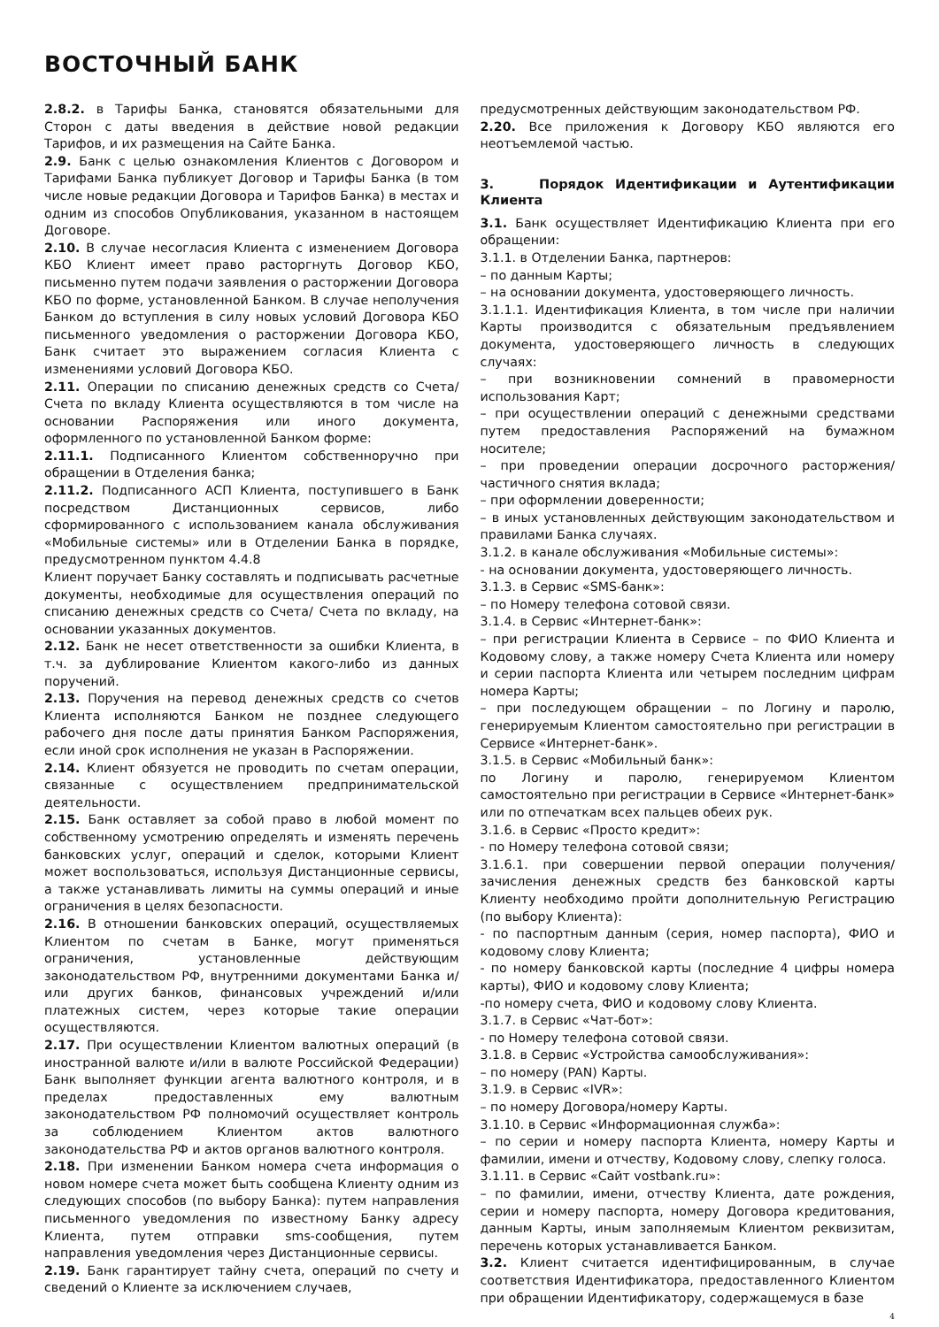ВОСТОЧНЫЙ БАНК
2.8.2. в Тарифы Банка, становятся обязательными для Сторон с даты введения в действие новой редакции Тарифов, и их размещения на Сайте Банка.
2.9. Банк с целью ознакомления Клиентов с Договором и Тарифами Банка публикует Договор и Тарифы Банка (в том числе новые редакции Договора и Тарифов Банка) в местах и одним из способов Опубликования, указанном в настоящем Договоре.
2.10. В случае несогласия Клиента с изменением Договора КБО Клиент имеет право расторгнуть Договор КБО, письменно путем подачи заявления о расторжении Договора КБО по форме, установленной Банком. В случае неполучения Банком до вступления в силу новых условий Договора КБО письменного уведомления о расторжении Договора КБО, Банк считает это выражением согласия Клиента с изменениями условий Договора КБО.
2.11. Операции по списанию денежных средств со Счета/ Счета по вкладу Клиента осуществляются в том числе на основании Распоряжения или иного документа, оформленного по установленной Банком форме:
2.11.1. Подписанного Клиентом собственноручно при обращении в Отделения банка;
2.11.2. Подписанного АСП Клиента, поступившего в Банк посредством Дистанционных сервисов, либо сформированного с использованием канала обслуживания «Мобильные системы» или в Отделении Банка в порядке, предусмотренном пунктом 4.4.8
Клиент поручает Банку составлять и подписывать расчетные документы, необходимые для осуществления операций по списанию денежных средств со Счета/ Счета по вкладу, на основании указанных документов.
2.12. Банк не несет ответственности за ошибки Клиента, в т.ч. за дублирование Клиентом какого-либо из данных поручений.
2.13. Поручения на перевод денежных средств со счетов Клиента исполняются Банком не позднее следующего рабочего дня после даты принятия Банком Распоряжения, если иной срок исполнения не указан в Распоряжении.
2.14. Клиент обязуется не проводить по счетам операции, связанные с осуществлением предпринимательской деятельности.
2.15. Банк оставляет за собой право в любой момент по собственному усмотрению определять и изменять перечень банковских услуг, операций и сделок, которыми Клиент может воспользоваться, используя Дистанционные сервисы, а также устанавливать лимиты на суммы операций и иные ограничения в целях безопасности.
2.16. В отношении банковских операций, осуществляемых Клиентом по счетам в Банке, могут применяться ограничения, установленные действующим законодательством РФ, внутренними документами Банка и/или других банков, финансовых учреждений и/или платежных систем, через которые такие операции осуществляются.
2.17. При осуществлении Клиентом валютных операций (в иностранной валюте и/или в валюте Российской Федерации) Банк выполняет функции агента валютного контроля, и в пределах предоставленных ему валютным законодательством РФ полномочий осуществляет контроль за соблюдением Клиентом актов валютного законодательства РФ и актов органов валютного контроля.
2.18. При изменении Банком номера счета информация о новом номере счета может быть сообщена Клиенту одним из следующих способов (по выбору Банка): путем направления письменного уведомления по известному Банку адресу Клиента, путем отправки sms-сообщения, путем направления уведомления через Дистанционные сервисы.
2.19. Банк гарантирует тайну счета, операций по счету и сведений о Клиенте за исключением случаев,
предусмотренных действующим законодательством РФ.
2.20. Все приложения к Договору КБО являются его неотъемлемой частью.
3. Порядок Идентификации и Аутентификации Клиента
3.1. Банк осуществляет Идентификацию Клиента при его обращении:
3.1.1. в Отделении Банка, партнеров:
– по данным Карты;
– на основании документа, удостоверяющего личность.
3.1.1.1. Идентификация Клиента, в том числе при наличии Карты производится с обязательным предъявлением документа, удостоверяющего личность в следующих случаях:
– при возникновении сомнений в правомерности использования Карт;
– при осуществлении операций с денежными средствами путем предоставления Распоряжений на бумажном носителе;
– при проведении операции досрочного расторжения/частичного снятия вклада;
– при оформлении доверенности;
– в иных установленных действующим законодательством и правилами Банка случаях.
3.1.2. в канале обслуживания «Мобильные системы»:
- на основании документа, удостоверяющего личность.
3.1.3. в Сервис «SMS-банк»:
– по Номеру телефона сотовой связи.
3.1.4. в Сервис «Интернет-банк»:
– при регистрации Клиента в Сервисе – по ФИО Клиента и Кодовому слову, а также номеру Счета Клиента или номеру и серии паспорта Клиента или четырем последним цифрам номера Карты;
– при последующем обращении – по Логину и паролю, генерируемым Клиентом самостоятельно при регистрации в Сервисе «Интернет-банк».
3.1.5. в Сервис «Мобильный банк»:
по Логину и паролю, генерируемом Клиентом самостоятельно при регистрации в Сервисе «Интернет-банк» или по отпечаткам всех пальцев обеих рук.
3.1.6. в Сервис «Просто кредит»:
- по Номеру телефона сотовой связи;
3.1.6.1. при совершении первой операции получения/зачисления денежных средств без банковской карты Клиенту необходимо пройти дополнительную Регистрацию (по выбору Клиента):
- по паспортным данным (серия, номер паспорта), ФИО и кодовому слову Клиента;
- по номеру банковской карты (последние 4 цифры номера карты), ФИО и кодовому слову Клиента;
-по номеру счета, ФИО и кодовому слову Клиента.
3.1.7. в Сервис «Чат-бот»:
- по Номеру телефона сотовой связи.
3.1.8. в Сервис «Устройства самообслуживания»:
– по номеру (PAN) Карты.
3.1.9. в Сервис «IVR»:
– по номеру Договора/номеру Карты.
3.1.10. в Сервис «Информационная служба»:
– по серии и номеру паспорта Клиента, номеру Карты и фамилии, имени и отчеству, Кодовому слову, слепку голоса.
3.1.11. в Сервис «Сайт vostbank.ru»:
– по фамилии, имени, отчеству Клиента, дате рождения, серии и номеру паспорта, номеру Договора кредитования, данным Карты, иным заполняемым Клиентом реквизитам, перечень которых устанавливается Банком.
3.2. Клиент считается идентифицированным, в случае соответствия Идентификатора, предоставленного Клиентом при обращении Идентификатору, содержащемуся в базе
4